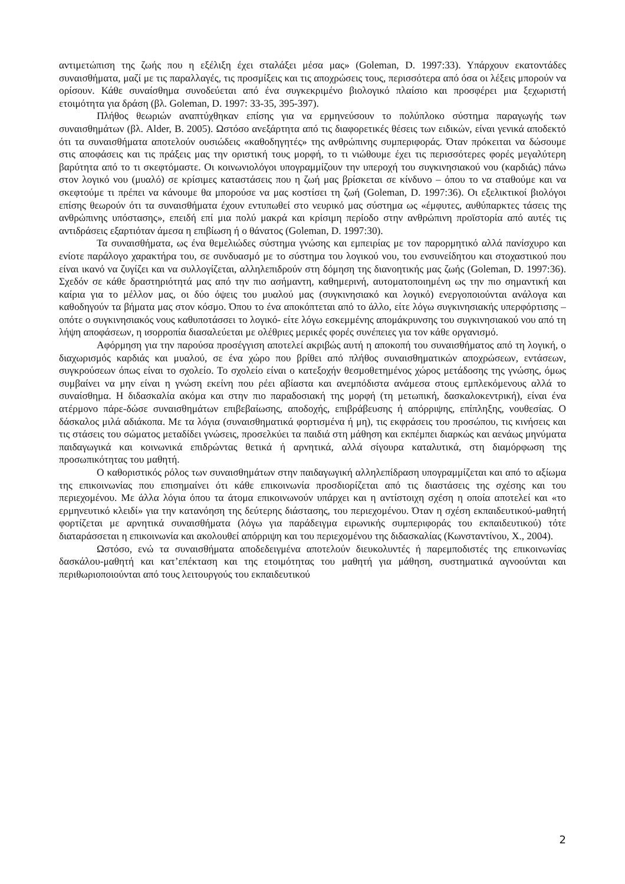αντιμετώπιση της ζωής που η εξέλιξη έχει σταλάξει μέσα μας» (Goleman, D. 1997:33). Υπάρχουν εκατοντάδες συναισθήματα, μαζί με τις παραλλαγές, τις προσμίξεις και τις αποχρώσεις τους, περισσότερα από όσα οι λέξεις μπορούν να ορίσουν. Κάθε συναίσθημα συνοδεύεται από ένα συγκεκριμένο βιολογικό πλαίσιο και προσφέρει μια ξεχωριστή ετοιμότητα για δράση (βλ. Goleman, D. 1997: 33-35, 395-397).
Πλήθος θεωριών αναπτύχθηκαν επίσης για να ερμηνεύσουν το πολύπλοκο σύστημα παραγωγής των συναισθημάτων (βλ. Alder, B. 2005). Ωστόσο ανεξάρτητα από τις διαφορετικές θέσεις των ειδικών, είναι γενικά αποδεκτό ότι τα συναισθήματα αποτελούν ουσιώδεις «καθοδηγητές» της ανθρώπινης συμπεριφοράς. Όταν πρόκειται να δώσουμε στις αποφάσεις και τις πράξεις μας την οριστική τους μορφή, το τι νιώθουμε έχει τις περισσότερες φορές μεγαλύτερη βαρύτητα από το τι σκεφτόμαστε. Οι κοινωνιολόγοι υπογραμμίζουν την υπεροχή του συγκινησιακού νου (καρδιάς) πάνω στον λογικό νου (μυαλό) σε κρίσιμες καταστάσεις που η ζωή μας βρίσκεται σε κίνδυνο – όπου το να σταθούμε και να σκεφτούμε τι πρέπει να κάνουμε θα μπορούσε να μας κοστίσει τη ζωή (Goleman, D. 1997:36). Οι εξελικτικοί βιολόγοι επίσης θεωρούν ότι τα συναισθήματα έχουν εντυπωθεί στο νευρικό μας σύστημα ως «έμφυτες, αυθύπαρκτες τάσεις της ανθρώπινης υπόστασης», επειδή επί μια πολύ μακρά και κρίσιμη περίοδο στην ανθρώπινη προϊστορία από αυτές τις αντιδράσεις εξαρτιόταν άμεσα η επιβίωση ή ο θάνατος (Goleman, D. 1997:30).
Τα συναισθήματα, ως ένα θεμελιώδες σύστημα γνώσης και εμπειρίας με τον παρορμητικό αλλά πανίσχυρο και ενίοτε παράλογο χαρακτήρα του, σε συνδυασμό με το σύστημα του λογικού νου, του ενσυνείδητου και στοχαστικού που είναι ικανό να ζυγίζει και να συλλογίζεται, αλληλεπιδρούν στη δόμηση της διανοητικής μας ζωής (Goleman, D. 1997:36). Σχεδόν σε κάθε δραστηριότητά μας από την πιο ασήμαντη, καθημερινή, αυτοματοποιημένη ως την πιο σημαντική και καίρια για το μέλλον μας, οι δύο όψεις του μυαλού μας (συγκινησιακό και λογικό) ενεργοποιούνται ανάλογα και καθοδηγούν τα βήματα μας στον κόσμο. Όπου το ένα αποκόπτεται από το άλλο, είτε λόγω συγκινησιακής υπερφόρτισης –οπότε ο συγκινησιακός νους καθυποτάσσει το λογικό- είτε λόγω εσκεμμένης απομάκρυνσης του συγκινησιακού νου από τη λήψη αποφάσεων, η ισορροπία διασαλεύεται με ολέθριες μερικές φορές συνέπειες για τον κάθε οργανισμό.
Αφόρμηση για την παρούσα προσέγγιση αποτελεί ακριβώς αυτή η αποκοπή του συναισθήματος από τη λογική, ο διαχωρισμός καρδιάς και μυαλού, σε ένα χώρο που βρίθει από πλήθος συναισθηματικών αποχρώσεων, εντάσεων, συγκρούσεων όπως είναι το σχολείο. Το σχολείο είναι ο κατεξοχήν θεσμοθετημένος χώρος μετάδοσης της γνώσης, όμως συμβαίνει να μην είναι η γνώση εκείνη που ρέει αβίαστα και ανεμπόδιστα ανάμεσα στους εμπλεκόμενους αλλά το συναίσθημα. Η διδασκαλία ακόμα και στην πιο παραδοσιακή της μορφή (τη μετωπική, δασκαλοκεντρική), είναι ένα ατέρμονο πάρε-δώσε συναισθημάτων επιβεβαίωσης, αποδοχής, επιβράβευσης ή απόρριψης, επίπληξης, νουθεσίας. Ο δάσκαλος μιλά αδιάκοπα. Με τα λόγια (συναισθηματικά φορτισμένα ή μη), τις εκφράσεις του προσώπου, τις κινήσεις και τις στάσεις του σώματος μεταδίδει γνώσεις, προσελκύει τα παιδιά στη μάθηση και εκπέμπει διαρκώς και αενάως μηνύματα παιδαγωγικά και κοινωνικά επιδρώντας θετικά ή αρνητικά, αλλά σίγουρα καταλυτικά, στη διαμόρφωση της προσωπικότητας του μαθητή.
Ο καθοριστικός ρόλος των συναισθημάτων στην παιδαγωγική αλληλεπίδραση υπογραμμίζεται και από το αξίωμα της επικοινωνίας που επισημαίνει ότι κάθε επικοινωνία προσδιορίζεται από τις διαστάσεις της σχέσης και του περιεχομένου. Με άλλα λόγια όπου τα άτομα επικοινωνούν υπάρχει και η αντίστοιχη σχέση η οποία αποτελεί και «το ερμηνευτικό κλειδί» για την κατανόηση της δεύτερης διάστασης, του περιεχομένου. Όταν η σχέση εκπαιδευτικού-μαθητή φορτίζεται με αρνητικά συναισθήματα (λόγω για παράδειγμα ειρωνικής συμπεριφοράς του εκπαιδευτικού) τότε διαταράσσεται η επικοινωνία και ακολουθεί απόρριψη και του περιεχομένου της διδασκαλίας (Κωνσταντίνου, Χ., 2004).
Ωστόσο, ενώ τα συναισθήματα αποδεδειγμένα αποτελούν διευκολυντές ή παρεμποδιστές της επικοινωνίας δασκάλου-μαθητή και κατ’επέκταση και της ετοιμότητας του μαθητή για μάθηση, συστηματικά αγνοούνται και περιθωριοποιούνται από τους λειτουργούς του εκπαιδευτικού
2